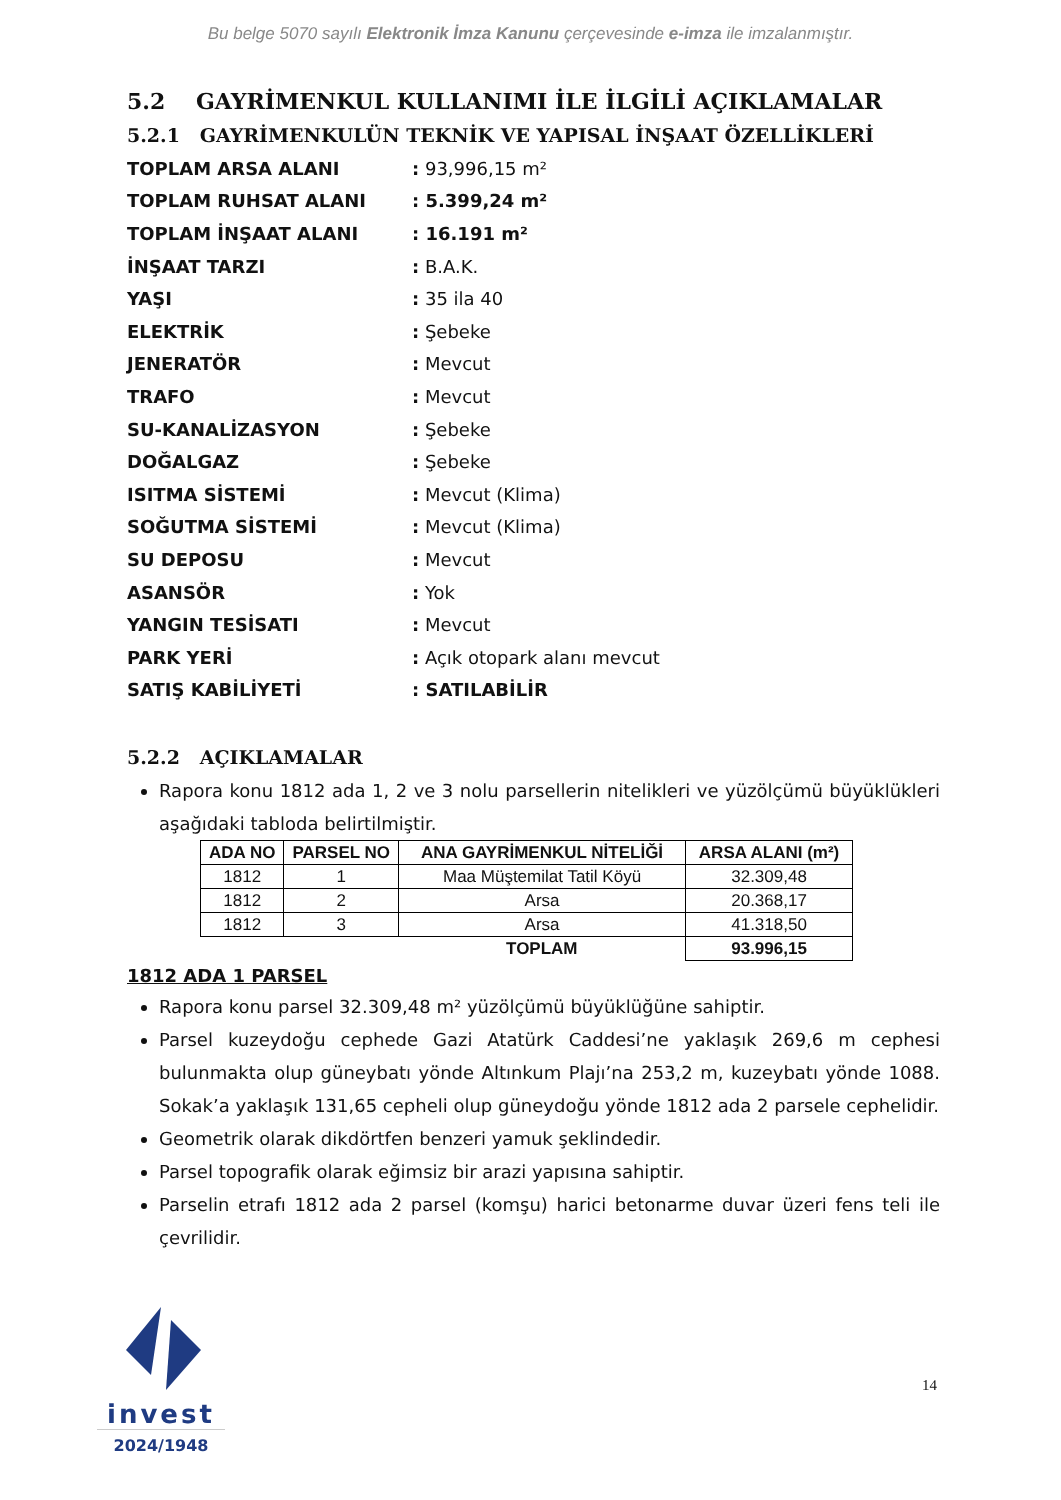Bu belge 5070 sayılı Elektronik İmza Kanunu çerçevesinde e-imza ile imzalanmıştır.
5.2 GAYRİMENKUL KULLANIMI İLE İLGİLİ AÇIKLAMALAR
5.2.1 GAYRİMENKULÜN TEKNİK VE YAPISAL İNŞAAT ÖZELLİKLERİ
| TOPLAM ARSA ALANI | : 93,996,15 m² |
| TOPLAM RUHSAT ALANI | : 5.399,24 m² |
| TOPLAM İNŞAAT ALANI | : 16.191 m² |
| İNŞAAT TARZI | : B.A.K. |
| YAŞI | : 35 ila 40 |
| ELEKTRİK | : Şebeke |
| JENERATÖR | : Mevcut |
| TRAFO | : Mevcut |
| SU-KANALİZASYON | : Şebeke |
| DOĞALGAZ | : Şebeke |
| ISITMA SİSTEMİ | : Mevcut (Klima) |
| SOĞUTMA SİSTEMİ | : Mevcut (Klima) |
| SU DEPOSU | : Mevcut |
| ASANSÖR | : Yok |
| YANGIN TESİSATI | : Mevcut |
| PARK YERİ | : Açık otopark alanı mevcut |
| SATIŞ KABİLİYETİ | : SATILABİLİR |
5.2.2 AÇIKLAMALAR
Rapora konu 1812 ada 1, 2 ve 3 nolu parsellerin nitelikleri ve yüzölçümü büyüklükleri aşağıdaki tabloda belirtilmiştir.
| ADA NO | PARSEL NO | ANA GAYRİMENKUL NİTELİĞİ | ARSA ALANI (m²) |
| --- | --- | --- | --- |
| 1812 | 1 | Maa Müştemilat Tatil Köyü | 32.309,48 |
| 1812 | 2 | Arsa | 20.368,17 |
| 1812 | 3 | Arsa | 41.318,50 |
| | | TOPLAM | 93.996,15 |
1812 ADA 1 PARSEL
Rapora konu parsel 32.309,48 m² yüzölçümü büyüklüğüne sahiptir.
Parsel kuzeydoğu cephede Gazi Atatürk Caddesi’ne yaklaşık 269,6 m cephesi bulunmakta olup güneybatı yönde Altınkum Plajı’na 253,2 m, kuzeybatı yönde 1088. Sokak’a yaklaşık 131,65 cepheli olup güneydoğu yönde 1812 ada 2 parsele cephelidir.
Geometrik olarak dikdörtfen benzeri yamuk şeklindedir.
Parsel topografik olarak eğimsiz bir arazi yapısına sahiptir.
Parselin etrafı 1812 ada 2 parsel (komşu) harici betonarme duvar üzeri fens teli ile çevrilidir.
invest
2024/1948
14